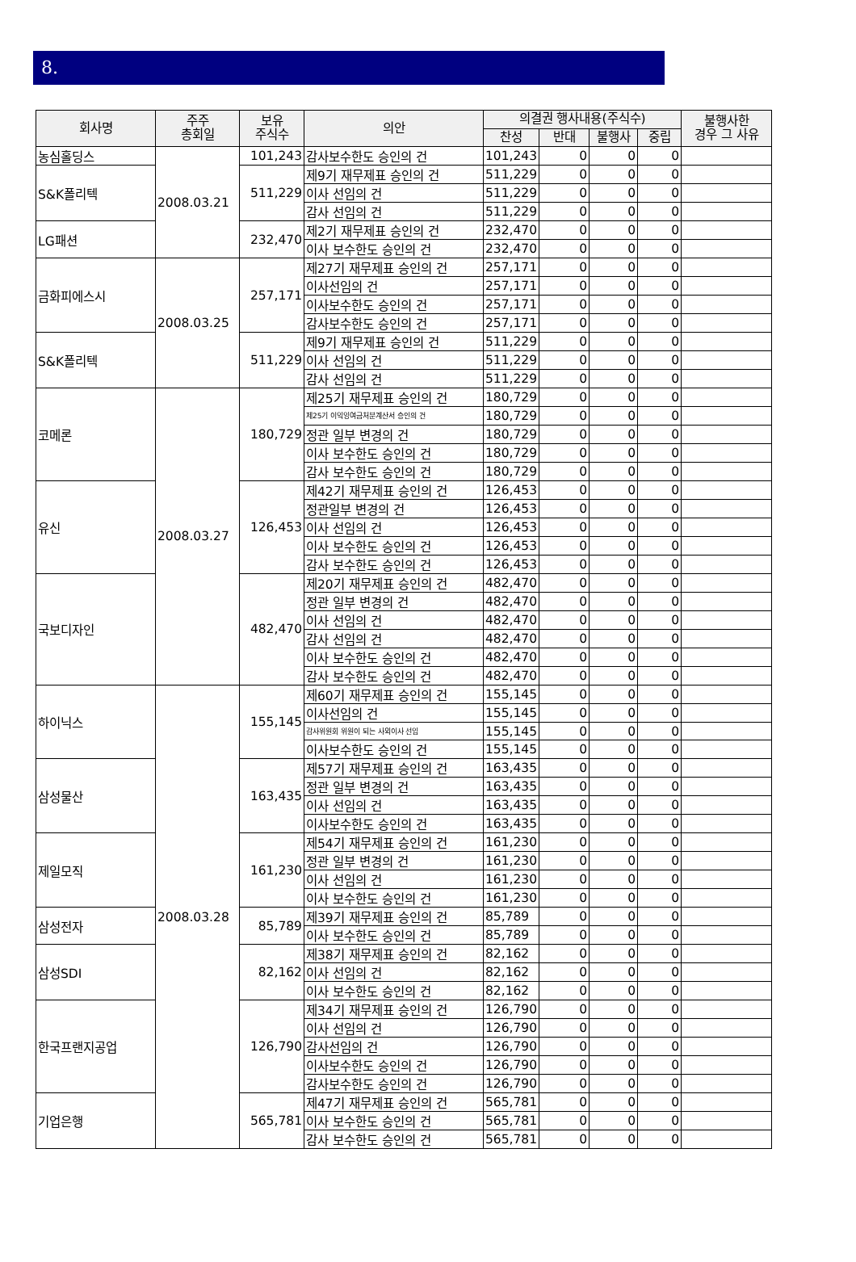8.
| 회사명 | 주주 총회일 | 보유 주식수 | 의안 | 의결권 행사내용(주식수) | | | | 불행사한 경우 그 사유 |
| --- | --- | --- | --- | --- | --- | --- | --- | --- |
| | | | | 찬성 | 반대 | 불행사 | 중립 | |
| 농심홀딩스 | 2008.03.21 | 101,243 | 감사보수한도 승인의 건 | 101,243 | 0 | 0 | 0 | |
| S&K폴리텍 | | 511,229 | 제9기 재무제표 승인의 건 | 511,229 | 0 | 0 | 0 | |
| | | | 이사 선임의 건 | 511,229 | 0 | 0 | 0 | |
| | | | 감사 선임의 건 | 511,229 | 0 | 0 | 0 | |
| LG패션 | | 232,470 | 제2기 재무제표 승인의 건 | 232,470 | 0 | 0 | 0 | |
| | | | 이사 보수한도 승인의 건 | 232,470 | 0 | 0 | 0 | |
| 금화피에스시 | 2008.03.25 | 257,171 | 제27기 재무제표 승인의 건 | 257,171 | 0 | 0 | 0 | |
| | | | 이사선임의 건 | 257,171 | 0 | 0 | 0 | |
| | | | 이사보수한도 승인의 건 | 257,171 | 0 | 0 | 0 | |
| | | | 감사보수한도 승인의 건 | 257,171 | 0 | 0 | 0 | |
| S&K폴리텍 | | 511,229 | 제9기 재무제표 승인의 건 | 511,229 | 0 | 0 | 0 | |
| | | | 이사 선임의 건 | 511,229 | 0 | 0 | 0 | |
| | | | 감사 선임의 건 | 511,229 | 0 | 0 | 0 | |
| 코메론 | 2008.03.27 | 180,729 | 제25기 재무제표 승인의 건 | 180,729 | 0 | 0 | 0 | |
| | | | 제25기 이익잉여금처분계산서 승인의 건 | 180,729 | 0 | 0 | 0 | |
| | | | 정관 일부 변경의 건 | 180,729 | 0 | 0 | 0 | |
| | | | 이사 보수한도 승인의 건 | 180,729 | 0 | 0 | 0 | |
| | | | 감사 보수한도 승인의 건 | 180,729 | 0 | 0 | 0 | |
| 유신 | | 126,453 | 제42기 재무제표 승인의 건 | 126,453 | 0 | 0 | 0 | |
| | | | 정관일부 변경의 건 | 126,453 | 0 | 0 | 0 | |
| | | | 이사 선임의 건 | 126,453 | 0 | 0 | 0 | |
| | | | 이사 보수한도 승인의 건 | 126,453 | 0 | 0 | 0 | |
| | | | 감사 보수한도 승인의 건 | 126,453 | 0 | 0 | 0 | |
| 국보디자인 | | 482,470 | 제20기 재무제표 승인의 건 | 482,470 | 0 | 0 | 0 | |
| | | | 정관 일부 변경의 건 | 482,470 | 0 | 0 | 0 | |
| | | | 이사 선임의 건 | 482,470 | 0 | 0 | 0 | |
| | | | 감사 선임의 건 | 482,470 | 0 | 0 | 0 | |
| | | | 이사 보수한도 승인의 건 | 482,470 | 0 | 0 | 0 | |
| | | | 감사 보수한도 승인의 건 | 482,470 | 0 | 0 | 0 | |
| 하이닉스 | 2008.03.28 | 155,145 | 제60기 재무제표 승인의 건 | 155,145 | 0 | 0 | 0 | |
| | | | 이사선임의 건 | 155,145 | 0 | 0 | 0 | |
| | | | 감사위원회 위원이 되는 사외이사 선임 | 155,145 | 0 | 0 | 0 | |
| | | | 이사보수한도 승인의 건 | 155,145 | 0 | 0 | 0 | |
| 삼성물산 | | 163,435 | 제57기 재무제표 승인의 건 | 163,435 | 0 | 0 | 0 | |
| | | | 정관 일부 변경의 건 | 163,435 | 0 | 0 | 0 | |
| | | | 이사 선임의 건 | 163,435 | 0 | 0 | 0 | |
| | | | 이사보수한도 승인의 건 | 163,435 | 0 | 0 | 0 | |
| 제일모직 | | 161,230 | 제54기 재무제표 승인의 건 | 161,230 | 0 | 0 | 0 | |
| | | | 정관 일부 변경의 건 | 161,230 | 0 | 0 | 0 | |
| | | | 이사 선임의 건 | 161,230 | 0 | 0 | 0 | |
| | | | 이사 보수한도 승인의 건 | 161,230 | 0 | 0 | 0 | |
| 삼성전자 | | 85,789 | 제39기 재무제표 승인의 건 | 85,789 | 0 | 0 | 0 | |
| | | | 이사 보수한도 승인의 건 | 85,789 | 0 | 0 | 0 | |
| 삼성SDI | | 82,162 | 제38기 재무제표 승인의 건 | 82,162 | 0 | 0 | 0 | |
| | | | 이사 선임의 건 | 82,162 | 0 | 0 | 0 | |
| | | | 이사 보수한도 승인의 건 | 82,162 | 0 | 0 | 0 | |
| 한국프랜지공업 | | 126,790 | 제34기 재무제표 승인의 건 | 126,790 | 0 | 0 | 0 | |
| | | | 이사 선임의 건 | 126,790 | 0 | 0 | 0 | |
| | | | 감사선임의 건 | 126,790 | 0 | 0 | 0 | |
| | | | 이사보수한도 승인의 건 | 126,790 | 0 | 0 | 0 | |
| | | | 감사보수한도 승인의 건 | 126,790 | 0 | 0 | 0 | |
| 기업은행 | | 565,781 | 제47기 재무제표 승인의 건 | 565,781 | 0 | 0 | 0 | |
| | | | 이사 보수한도 승인의 건 | 565,781 | 0 | 0 | 0 | |
| | | | 감사 보수한도 승인의 건 | 565,781 | 0 | 0 | 0 | |